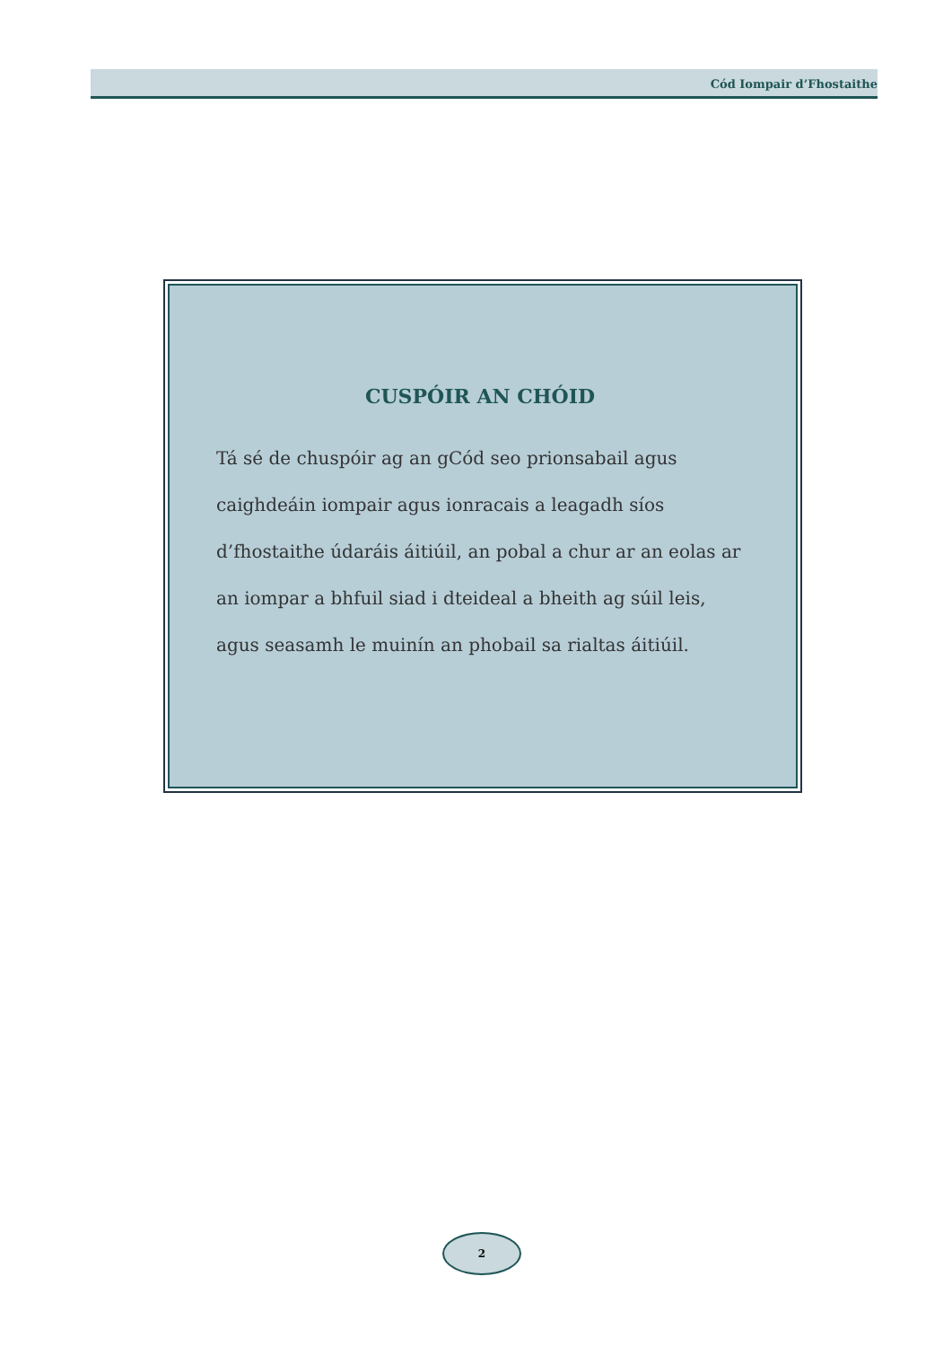Cód Iompair d’Fhostaithe
CUSPÓIR AN CHÓID
Tá sé de chuspóir ag an gCód seo prionsabail agus caighdeáin iompair agus ionracais a leagadh síos d’fhostaithe údaráis áitiúil, an pobal a chur ar an eolas ar an iompar a bhfuil siad i dteideal a bheith ag súil leis, agus seasamh le muinín an phobail sa rialtas áitiúil.
2